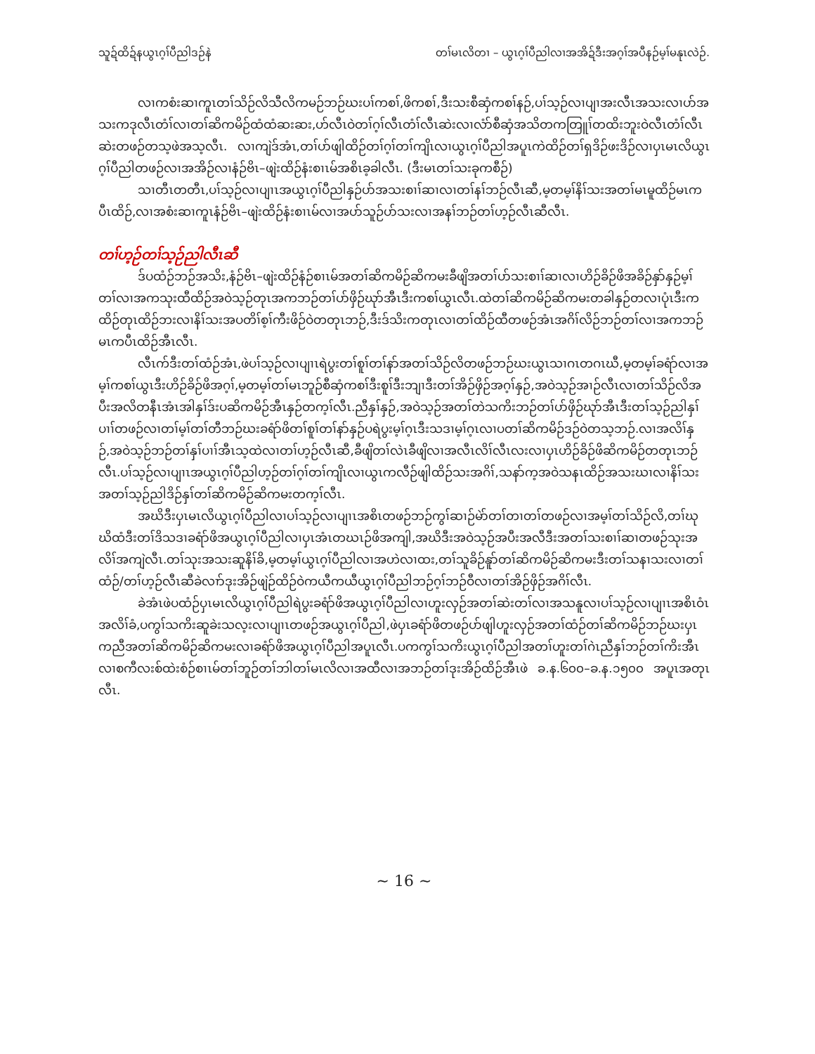သူဍ်ထိဍ်နယွၤဂ့ၢ်ပီညါဒဉ်နဲ တၢ်မၤလိတၢ – ယွၤဂ့ၢ်ပီညါလၢအအိဍ်ဒီးအဂ့ၢ်အပီနဉ်မ့ၢ်မနုၤလဲဉ်.
လၢကစံးဆၢကူၤတၢ်သိဉ်လိသီလိကမဉ်ဘဉ်ဃးပၢ်ကစၢ်,ဖိကစၢ်,ဒီးသးစီဆှံကစၢ်နဉ်,ပၢ်သ့ဉ်လၢပျၢအးလီၤအသးလၢပာ်အသးကဒုလီၤတံၢ်လၢတၢ်ဆိကမိဉ်ထံထံဆးဆး,ဟ်လီၤဝဲတၢ်ဂ့ၢ်လီၤတံၢ်လီၤဆဲးလၢလံာ်စီဆှံအသိတကတြူၢ်တထိးဘူးဝဲလီၤတံၢ်လီၤဆဲးတဖဉ်တသ့ဖဲအသ့လီၤ. လၢကျဲဒ်အံၤ,တၢ်ပာ်ဖျါထိဉ်တၢ်ဂ့ၢ်တၢ်ကျိၤလၢယွၤဂ့ၢ်ပီညါအပူၤကဲထိဉ်တၢ်ရှဒိဉ်ဖးဒိဉ်လၢပှၤမၤလိယွၤဂ့ၢ်ပီညါတဖဉ်လၢအအိဉ်လၢနံဉ်ဗိၤ–ဖျဲးထိဉ်နံးစၢၤမ်အစိၤခ့ခါလီၤ. (ဒီးမၤတၢ်သးခုကစီဉ်)
သၢတီၤတတီၤ,ပၢ်သ့ဉ်လၢပျၢၤအယွၤဂ့ၢ်ပီညါနှဉ်ပာ်အသးစၢၢ်ဆၢလၢတၢ်နၢ်ဘဉ်လီၤဆီ,မ့တမ့ၢ်နိၢ်သးအတၢ်မၤမူထိဉ်မၤကပီၤထိဉ်,လၢအစံးဆၢကူၤနံဉ်ဗိၤ–ဖျဲးထိဉ်နံးစၢၤမ်လၢအပာ်သူဉ်ပာ်သးလၢအနၢ်ဘဉ်တၢ်ဟ့ဉ်လီၤဆီလီၤ.
တၢ်ဟ့ဉ်တၢ်သ့ဉ်ညါလီၤဆီ
ဒ်ပထံဉ်ဘဉ်အသိး,နံဉ်ဗိၤ–ဖျဲးထိဉ်နံဉ်စၢၤမ်အတၢ်ဆိကမိဉ်ဆိကမးခီဖျိအတၢ်ပာ်သးစၢၢ်ဆၢလၢဟိဉ်ခိဉ်ဖိအခိဉ်နှာ်နှဉ်မ့ၢ်တၢ်လၢအကသုးထီထိဉ်အဝဲသ့ဉ်တုၤအကဘဉ်တၢ်ပာ်ဖှိဉ်ဃုာ်အီၤဒီးကစၢ်ယွၤလီၤ.ထဲတၢ်ဆိကမိဉ်ဆိကမးတခါနှဉ်တလၢပုံၤဒီးကထိဉ်တုၤထိဉ်ဘးလၢနိၢ်သးအပတိၢ်စ့ၢ်ကီးဖိဉ်ဝဲတတုၤဘဉ်,ဒီးဒ်သိးကတုၤလၢတၢ်ထိဉ်ထီတဖဉ်အံၤအဂိၢ်လိဉ်ဘဉ်တၢ်လၢအကဘဉ်မၤကပီၤထိဉ်အီၤလီၤ.
လီၤက်ဒီးတၢ်ထံဉ်အံၤ,ဖဲပၢ်သ့ဉ်လၢပျၢၤရဲပွးတၢ်စူၢ်တၢ်နာ်အတၢ်သိဉ်လိတဖဉ်ဘဉ်ဃးယွၤသၢဂၤတဂၤဃီ,မ့တမ့ၢ်ခရံာ်လၢအမ့ၢ်ကစၢ်ယွၤဒီးဟိဉ်ခိဉ်ဖိအဂ့ၢ်,မ့တမ့ၢ်တၢ်မၤဘူဉ်စီဆှံကစၢ်ဒီးစူၢ်ဒီးဘျၢဒီးတၢ်အိဉ်ဖှိဉ်အဂ့ၢ်နှဉ်,အဝဲသ့ဉ်အၢဉ်လီၤလၢတၢ်သိဉ်လိအပီးအလိတနီၤအံၤအါနှၢ်ဒ်းပဆိကမိဉ်အီၤနှဉ်တက့ၢ်လီၤ.ညီနှၢ်နှဉ်,အဝဲသ့ဉ်အတၢ်တဲသကိးဘဉ်တၢ်ပာ်ဖှိဉ်ဃုာ်အီၤဒီးတၢ်သ့ဉ်ညါနှၢ်ပၢၢ်တဖဉ်လၢတၢ်မ့ၢ်တၢ်တီဘဉ်ဃးခရံာ်ဖိတၢ်စူၢ်တၢ်နာ်နှဉ်ပရဲပွးမ့ၢ်ဂ့ၤဒီးသဒၢမ့ၢ်ဂ့ၤလၢပတၢ်ဆိကမိဉ်ဒဉ်ဝဲတသ့ဘဉ်.လၢအလိၢ်နှဉ်,အဝဲသ့ဉ်ဘဉ်တၢ်နှၢ်ပၢၢ်အီၤသ့ထဲလၢတၢ်ဟ့ဉ်လီၤဆီ,ခီဖျိတၢ်လဲၤခီဖျိလၢအလီၤလိၢ်လီၤလးလၢပှၤဟိဉ်ခိဉ်ဖိဆိကမိဉ်တတုၤဘဉ်လီၤ.ပၢ်သ့ဉ်လၢပျၢၤအယွၤဂ့ၢ်ပီညါဟ့ဉ်တၢ်ဂ့ၢ်တၢ်ကျိၤလၢယွၤကလီဉ်ဖျါထိဉ်သးအဂိၢ်,သနာ်က့အဝဲသနၤထိဉ်အသးဃၢလၢနိၢ်သးအတၢ်သ့ဉ်ညါဒိဉ်နှၢ်တၢ်ဆိကမိဉ်ဆိကမးတက့ၢ်လီၤ.
အဃိဒီးပှၤမၤလိယွၤဂ့ၢ်ပီညါလၢပၢ်သ့ဉ်လၢပျၢၤအစိၤတဖဉ်ဘဉ်ကွၢ်ဆၢဉ်မဲာ်တၢ်တၢတၢ်တဖဉ်လၢအမ့ၢ်တၢ်သိဉ်လိ,တၢ်ဃုဃိထံဒီးတၢ်ဒိသဒၢခရံာ်ဖိအယွၤဂ့ၢ်ပီညါလၢပှၤအံၤတဃၤဉ်ဖိအကျါ,အဃိဒီးအဝဲသ့ဉ်အပီးအလီဒီးအတၢ်သးစၢၢ်ဆၢတဖဉ်သုးအလိၢ်အကျဲလီၤ.တၢ်သုးအသးဆူနိၢ်ခိ,မ့တမ့ၢ်ယွၤဂ့ၢ်ပီညါလၢအဟဲလၢထး,တၢ်သူခိဉ်နူာ်တၢ်ဆိကမိဉ်ဆိကမးဒီးတၢ်သနၢသးလၢတၢ်ထံဉ်/တၢ်ဟ့ဉ်လီၤဆီခဲလၢာ်ဒုးအိဉ်ဖျဲဉ်ထိဉ်ဝဲကယီကယီယွၤဂ့ၢ်ပီညါဘဉ်ဂ့ၢ်ဘဉ်ဝီလၢတၢ်အိဉ်ဖှိဉ်အဂိၢ်လီၤ.
ခဲအံၤဖဲပထံဉ်ပှၤမၤလိယွၤဂ့ၢ်ပီညါရဲပွးခရံာ်ဖိအယွၤဂ့ၢ်ပီညါလၢဟူးလှဉ်အတၢ်ဆဲးတၢ်လၢအသနူလၢပၢ်သ့ဉ်လၢပျၢၤအစိၤဝံၤအလိၢ်ခံ,ပကွၢ်သကိးဆူခဲးသလ့းလၢပျၢၤတဖဉ်အယွၤဂ့ၢ်ပီညါ,ဖဲပှၤခရံာ်ဖိတဖဉ်ပာ်ဖျါဟူးလှဉ်အတၢ်ထံဉ်တၢ်ဆိကမိဉ်ဘဉ်ဃးပှၤကညီအတၢ်ဆိကမိဉ်ဆိကမးလၢခရံာ်ဖိအယွၤဂ့ၢ်ပီညါအပူၤလီၤ.ပကကွၢ်သကိးယွၤဂ့ၢ်ပီညါအတၢ်ဟူးတၢ်ဂဲၤညီနှၢ်ဘဉ်တၢ်ကိးအီၤလၢစကီလးစ်ထဲးစံဉ်စၢၤမ်တၢ်ဘူဉ်တၢ်ဘါတၢ်မၤလိလၢအထီလၢအဘဉ်တၢ်ဒုးအိဉ်ထိဉ်အီၤဖဲ ခ.န.၆၀၀–ခ.န.၁၅၀၀ အပူၤအတုၤလီၤ.
~ 16 ~